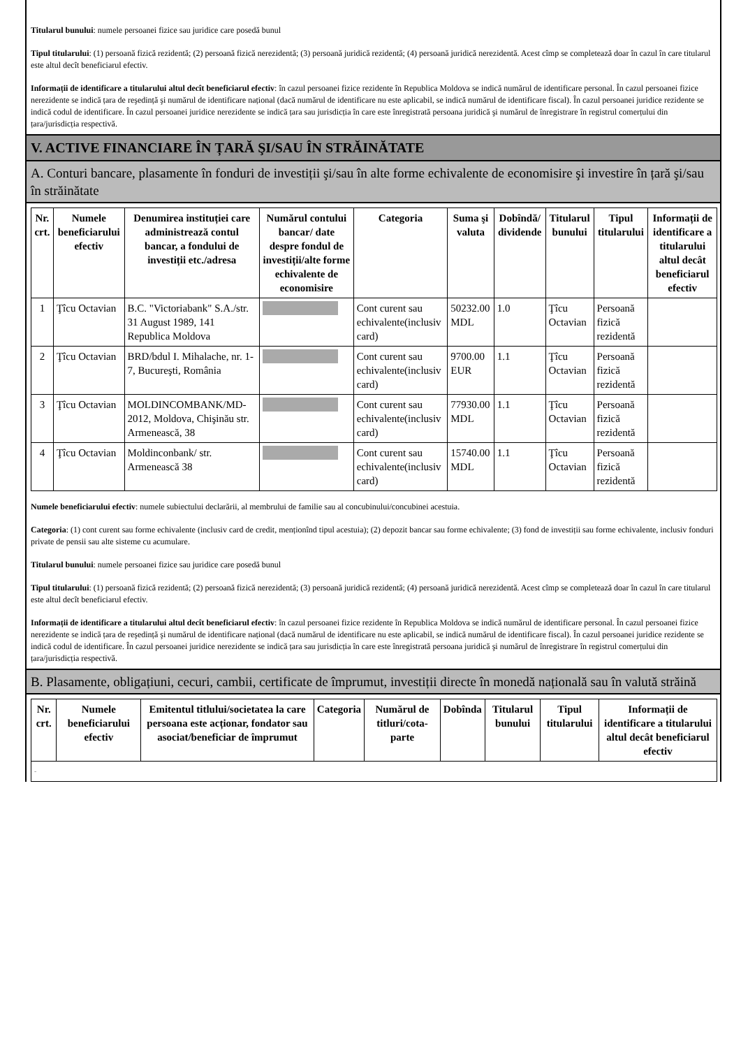Titularul bunului: numele persoanei fizice sau juridice care posedă bunul
Tipul titularului: (1) persoană fizică rezidentă; (2) persoană fizică nerezidentă; (3) persoană juridică rezidentă; (4) persoană juridică nerezidentă. Acest cîmp se completează doar în cazul în care titularul este altul decît beneficiarul efectiv.
Informații de identificare a titularului altul decît beneficiarul efectiv: în cazul persoanei fizice rezidente în Republica Moldova se indică numărul de identificare personal. În cazul persoanei fizice nerezidente se indică țara de reşedință şi numărul de identificare național (dacă numărul de identificare nu este aplicabil, se indică numărul de identificare fiscal). În cazul persoanei juridice rezidente se indică codul de identificare. În cazul persoanei juridice nerezidente se indică țara sau jurisdicția în care este înregistrată persoana juridică şi numărul de înregistrare în registrul comerțului din țara/jurisdicția respectivă.
V. ACTIVE FINANCIARE ÎN ȚARĂ ŞI/SAU ÎN STRĂINĂTATE
A. Conturi bancare, plasamente în fonduri de investiții şi/sau în alte forme echivalente de economisire şi investire în țară şi/sau în străinătate
| Nr. crt. | Numele beneficiarului efectiv | Denumirea instituției care administrează contul bancar, a fondului de investiții etc./adresa | Numărul contului bancar/ date despre fondul de investiții/alte forme echivalente de economisire | Categoria | Suma şi valuta | Dobîndă/ dividende | Titularul bunului | Tipul titularului | Informații de identificare a titularului altul decât beneficiarul efectiv |
| --- | --- | --- | --- | --- | --- | --- | --- | --- | --- |
| 1 | Ţîcu Octavian | B.C. "Victoriabank" S.A./str. 31 August 1989, 141 Republica Moldova | | Cont curent sau echivalente(inclusiv card) | 50232.00 MDL | 1.0 | Ţîcu Octavian | Persoană fizică rezidentă | |
| 2 | Ţîcu Octavian | BRD/bdul I. Mihalache, nr. 1-7, Bucureşti, România | | Cont curent sau echivalente(inclusiv card) | 9700.00 EUR | 1.1 | Ţîcu Octavian | Persoană fizică rezidentă | |
| 3 | Ţîcu Octavian | MOLDINCOMBANK/MD-2012, Moldova, Chişinău str. Armenească, 38 | | Cont curent sau echivalente(inclusiv card) | 77930.00 MDL | 1.1 | Ţîcu Octavian | Persoană fizică rezidentă | |
| 4 | Ţîcu Octavian | Moldinconbank/ str. Armenească 38 | | Cont curent sau echivalente(inclusiv card) | 15740.00 MDL | 1.1 | Ţîcu Octavian | Persoană fizică rezidentă | |
Numele beneficiarului efectiv: numele subiectului declarării, al membrului de familie sau al concubinului/concubinei acestuia.
Categoria: (1) cont curent sau forme echivalente (inclusiv card de credit, menționînd tipul acestuia); (2) depozit bancar sau forme echivalente; (3) fond de investiții sau forme echivalente, inclusiv fonduri private de pensii sau alte sisteme cu acumulare.
Titularul bunului: numele persoanei fizice sau juridice care posedă bunul
Tipul titularului: (1) persoană fizică rezidentă; (2) persoană fizică nerezidentă; (3) persoană juridică rezidentă; (4) persoană juridică nerezidentă. Acest cîmp se completează doar în cazul în care titularul este altul decît beneficiarul efectiv.
Informații de identificare a titularului altul decît beneficiarul efectiv: în cazul persoanei fizice rezidente în Republica Moldova se indică numărul de identificare personal. În cazul persoanei fizice nerezidente se indică țara de reşedință şi numărul de identificare național (dacă numărul de identificare nu este aplicabil, se indică numărul de identificare fiscal). În cazul persoanei juridice rezidente se indică codul de identificare. În cazul persoanei juridice nerezidente se indică țara sau jurisdicția în care este înregistrată persoana juridică şi numărul de înregistrare în registrul comerțului din țara/jurisdicția respectivă.
B. Plasamente, obligațiuni, cecuri, cambii, certificate de împrumut, investiții directe în monedă națională sau în valută străină
| Nr. crt. | Numele beneficiarului efectiv | Emitentul titlului/societatea la care persoana este acționar, fondator sau asociat/beneficiar de împrumut | Categoria | Numărul de titluri/cota-parte | Dobînda | Titularul bunului | Tipul titularului | Informații de identificare a titularului altul decât beneficiarul efectiv |
| --- | --- | --- | --- | --- | --- | --- | --- | --- |
| - | | | | | | | | |